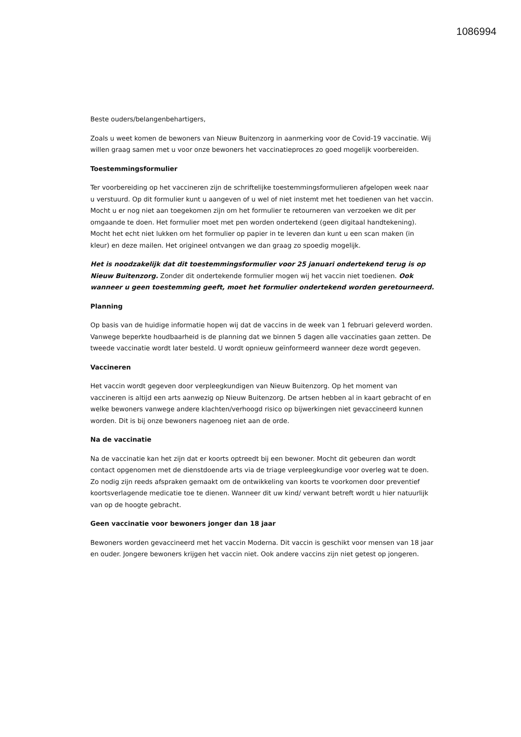1086994
Beste ouders/belangenbehartigers,
Zoals u weet komen de bewoners van Nieuw Buitenzorg in aanmerking voor de Covid-19 vaccinatie. Wij willen graag samen met u voor onze bewoners het vaccinatieproces zo goed mogelijk voorbereiden.
Toestemmingsformulier
Ter voorbereiding op het vaccineren zijn de schriftelijke toestemmingsformulieren afgelopen week naar u verstuurd. Op dit formulier kunt u aangeven of u wel of niet instemt met het toedienen van het vaccin. Mocht u er nog niet aan toegekomen zijn om het formulier te retourneren van verzoeken we dit per omgaande te doen. Het formulier moet met pen worden ondertekend (geen digitaal handtekening). Mocht het echt niet lukken om het formulier op papier in te leveren dan kunt u een scan maken (in kleur) en deze mailen. Het origineel ontvangen we dan graag zo spoedig mogelijk.
Het is noodzakelijk dat dit toestemmingsformulier voor 25 januari ondertekend terug is op Nieuw Buitenzorg. Zonder dit ondertekende formulier mogen wij het vaccin niet toedienen. Ook wanneer u geen toestemming geeft, moet het formulier ondertekend worden geretourneerd.
Planning
Op basis van de huidige informatie hopen wij dat de vaccins in de week van 1 februari geleverd worden. Vanwege beperkte houdbaarheid is de planning dat we binnen 5 dagen alle vaccinaties gaan zetten. De tweede vaccinatie wordt later besteld. U wordt opnieuw geïnformeerd wanneer deze wordt gegeven.
Vaccineren
Het vaccin wordt gegeven door verpleegkundigen van Nieuw Buitenzorg. Op het moment van vaccineren is altijd een arts aanwezig op Nieuw Buitenzorg. De artsen hebben al in kaart gebracht of en welke bewoners vanwege andere klachten/verhoogd risico op bijwerkingen niet gevaccineerd kunnen worden. Dit is bij onze bewoners nagenoeg niet aan de orde.
Na de vaccinatie
Na de vaccinatie kan het zijn dat er koorts optreedt bij een bewoner. Mocht dit gebeuren dan wordt contact opgenomen met de dienstdoende arts via de triage verpleegkundige voor overleg wat te doen. Zo nodig zijn reeds afspraken gemaakt om de ontwikkeling van koorts te voorkomen door preventief koortsverlagende medicatie toe te dienen. Wanneer dit uw kind/ verwant betreft wordt u hier natuurlijk van op de hoogte gebracht.
Geen vaccinatie voor bewoners jonger dan 18 jaar
Bewoners worden gevaccineerd met het vaccin Moderna. Dit vaccin is geschikt voor mensen van 18 jaar en ouder. Jongere bewoners krijgen het vaccin niet. Ook andere vaccins zijn niet getest op jongeren.